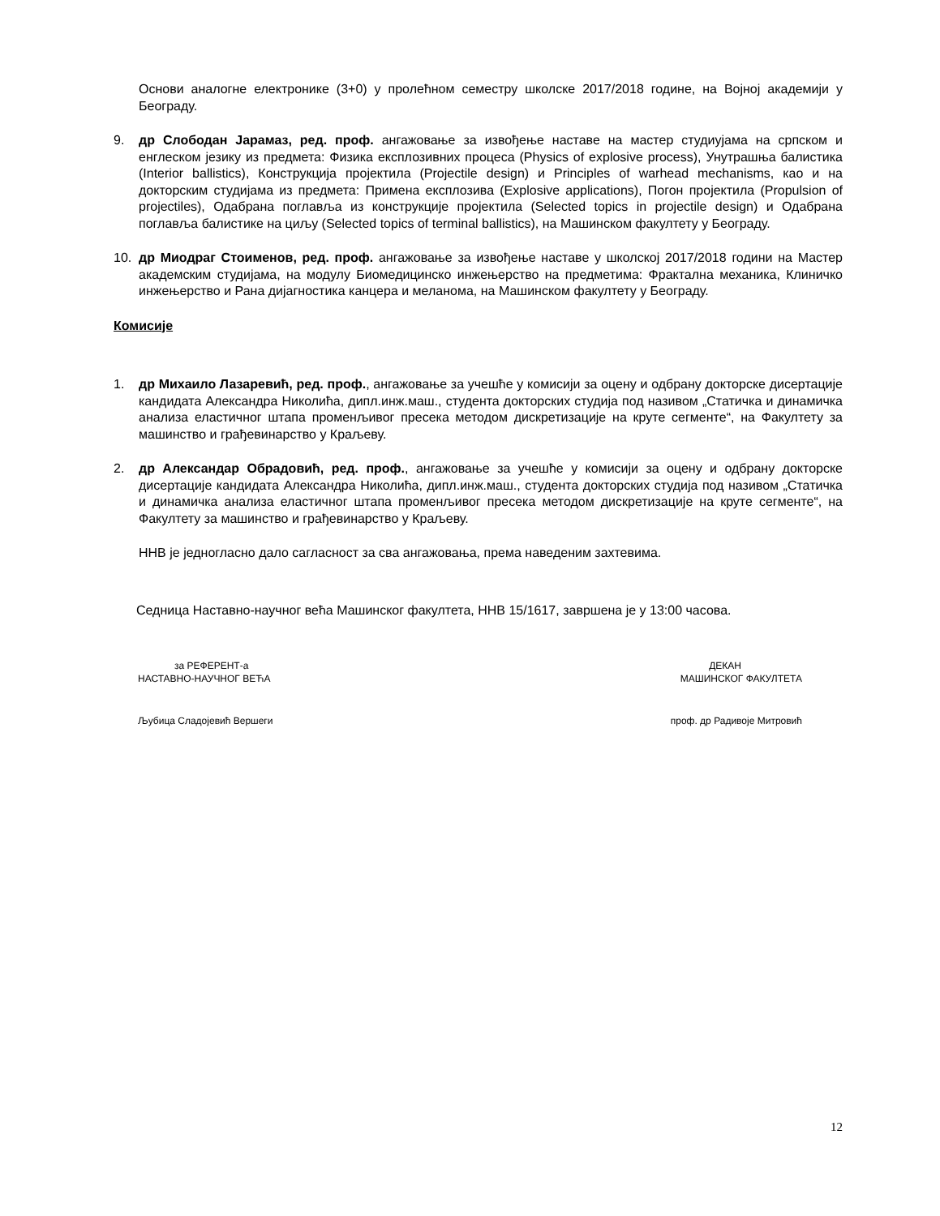Основи аналогне електронике (3+0) у пролећном семестру школске 2017/2018 године, на Војној академији у Београду.
9. др Слободан Јарамаз, ред. проф. ангажовање за извођење наставе на мастер студиујама на српском и енглеском језику из предмета: Физика експлозивних процеса (Physics of explosive process), Унутрашња балистика (Interior ballistics), Конструкција пројектила (Projectile design) и Principles of warhead mechanisms, као и на докторским студијама из предмета: Примена експлозива (Explosive applications), Погон пројектила (Propulsion of projectiles), Одабрана поглавља из конструкције пројектила (Selected topics in projectile design) и Одабрана поглавља балистике на циљу (Selected topics of terminal ballistics), на Машинском факултету у Београду.
10. др Миодраг Стоименов, ред. проф. ангажовање за извођење наставе у школској 2017/2018 години на Мастер академским студијама, на модулу Биомедицинско инжењерство на предметима: Фрактална механика, Клиничко инжењерство и Рана дијагностика канцера и меланома, на Машинском факултету у Београду.
Комисије
1. др Михаило Лазаревић, ред. проф., ангажовање за учешће у комисији за оцену и одбрану докторске дисертације кандидата Александра Николића, дипл.инж.маш., студента докторских студија под називом „Статичка и динамичка анализа еластичног штапа променљивог пресека методом дискретизације на круте сегменте“, на Факултету за машинство и грађевинарство у Краљеву.
2. др Александар Обрадовић, ред. проф., ангажовање за учешће у комисији за оцену и одбрану докторске дисертације кандидата Александра Николића, дипл.инж.маш., студента докторских студија под називом „Статичка и динамичка анализа еластичног штапа променљивог пресека методом дискретизације на круте сегменте“, на Факултету за машинство и грађевинарство у Краљеву.
ННВ је једногласно дало сагласност за сва ангажовања, према наведеним захтевима.
Седница Наставно-научног већа Машинског факултета, ННВ 15/1617, завршена је у 13:00 часова.
за РЕФЕРЕНТ-а
НАСТАВНО-НАУЧНОГ ВЕЋА
Љубица Сладојевић Вершеги
ДЕКАН
МАШИНСКОГ ФАКУЛТЕТА
проф. др Радивоје Митровић
12